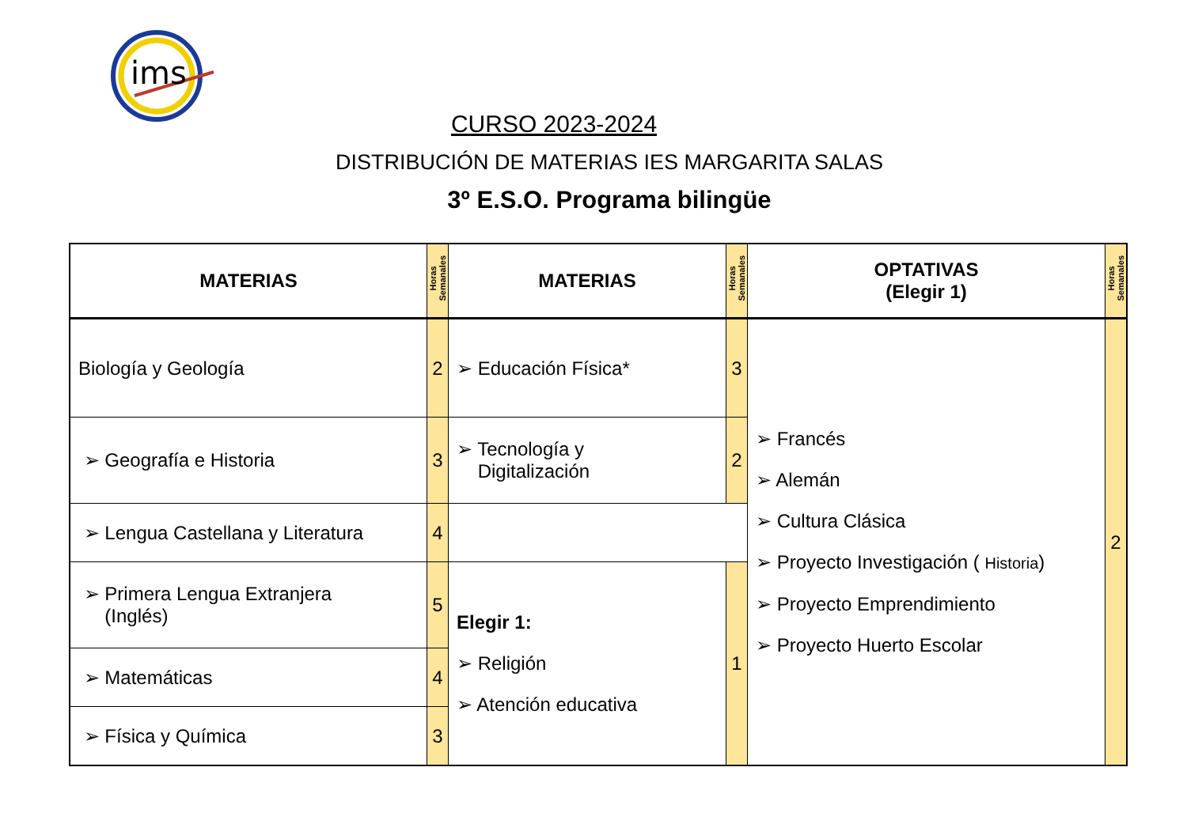ims
CURSO 2023-2024
DISTRIBUCIÓN DE MATERIAS IES MARGARITA SALAS
3º E.S.O. Programa bilingüe
| MATERIAS | Horas Semanales | MATERIAS | Horas Semanales | OPTATIVAS (Elegir 1) | Horas Semanales |
| --- | --- | --- | --- | --- | --- |
| Biología y Geología | 2 | ➢ Educación Física* | 3 | ➢ Francés ➢ Alemán ➢ Cultura Clásica ➢ Proyecto Investigación ( Historia ) ➢ Proyecto Emprendimiento ➢ Proyecto Huerto Escolar | 2 |
| ➢ Geografía e Historia | 3 | ➢ Tecnología y Digitalización | 2 | | |
| ➢ Lengua Castellana y Literatura | 4 | | | | |
| ➢ Primera Lengua Extranjera (Inglés) | 5 | Elegir 1: ➢ Religión ➢ Atención educativa | 1 | | |
| ➢ Matemáticas | 4 | | | | |
| ➢ Física y Química | 3 | | | | |